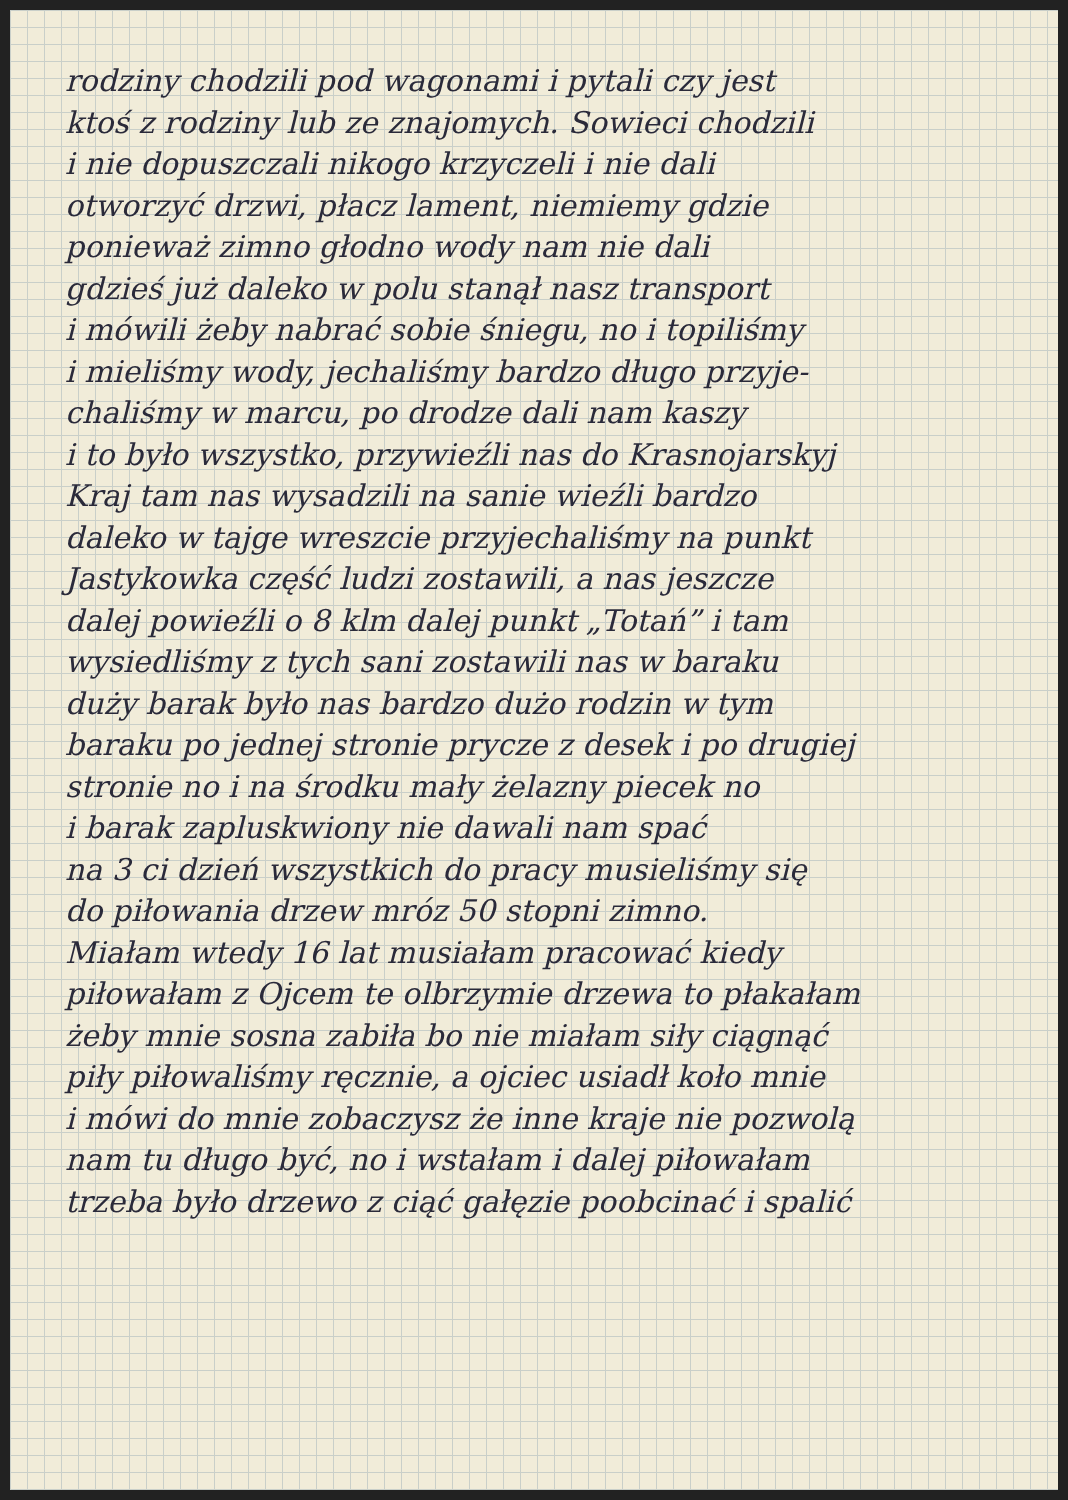rodziny chodzili pod wagonami i pytali czy jest
ktoś z rodziny lub ze znajomych. Sowieci chodzili
i nie dopuszczali nikogo krzyczeli i nie dali
otworzyć drzwi, płacz lament, niemiemy gdzie
ponieważ zimno głodno wody nam nie dali
gdzieś już daleko w polu stanął nasz transport
i mówili żeby nabrać sobie śniegu, no i topiliśmy
i mieliśmy wody, jechaliśmy bardzo długo przyje-
chaliśmy w marcu, po drodze dali nam kaszy
i to było wszystko, przywieźli nas do Krasnojarskyj
Kraj tam nas wysadzili na sanie wieźli bardzo
daleko w tajge wreszcie przyjechaliśmy na punkt
Jastykowka część ludzi zostawili, a nas jeszcze
dalej powieźli o 8 klm dalej punkt „Totań” i tam
wysiedliśmy z tych sani zostawili nas w baraku
duży barak było nas bardzo dużo rodzin w tym
baraku po jednej stronie prycze z desek i po drugiej
stronie no i na środku mały żelazny piecek no
i barak zapluskwiony nie dawali nam spać
na 3 ci dzień wszystkich do pracy musieliśmy się
do piłowania drzew mróz 50 stopni zimno.
Miałam wtedy 16 lat musiałam pracować kiedy
piłowałam z Ojcem te olbrzymie drzewa to płakałam
żeby mnie sosna zabiła bo nie miałam siły ciągnąć
piły piłowaliśmy ręcznie, a ojciec usiadł koło mnie
i mówi do mnie zobaczysz że inne kraje nie pozwolą
nam tu długo być, no i wstałam i dalej piłowałam
trzeba było drzewo z ciąć gałęzie poobcinać i spalić